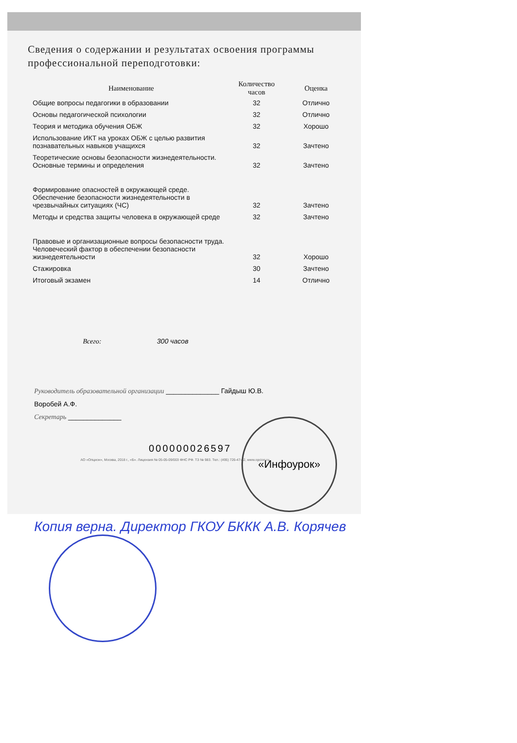Сведения о содержании и результатах освоения программы профессиональной переподготовки:
| Наименование | Количество часов | Оценка |
| --- | --- | --- |
| Общие вопросы педагогики в образовании | 32 | Отлично |
| Основы педагогической психологии | 32 | Отлично |
| Теория и методика обучения ОБЖ | 32 | Хорошо |
| Использование ИКТ на уроках ОБЖ с целью развития познавательных навыков учащихся | 32 | Зачтено |
| Теоретические основы безопасности жизнедеятельности. Основные термины и определения | 32 | Зачтено |
| Формирование опасностей в окружающей среде. Обеспечение безопасности жизнедеятельности в чрезвычайных ситуациях (ЧС) | 32 | Зачтено |
| Методы и средства защиты человека в окружающей среде | 32 | Зачтено |
| Правовые и организационные вопросы безопасности труда. Человеческий фактор в обеспечении безопасности жизнедеятельности | 32 | Хорошо |
| Стажировка | 30 | Зачтено |
| Итоговый экзамен | 14 | Отлично |
Всего: 300 часов
Руководитель образовательной организации ______________ Гайдыш Ю.В.
Воробей А.Ф.
Секретарь ______________
000000026597
АО «Опцион», Москва, 2018 г., «Б». Лицензия № 05-05-09/003 ФНС РФ. ТЗ № 983. Тел.: (495) 726-47-42, www.opcion.ru
«Инфоурок»
Копия верна. Директор ГКОУ БККК А.В. Корячев